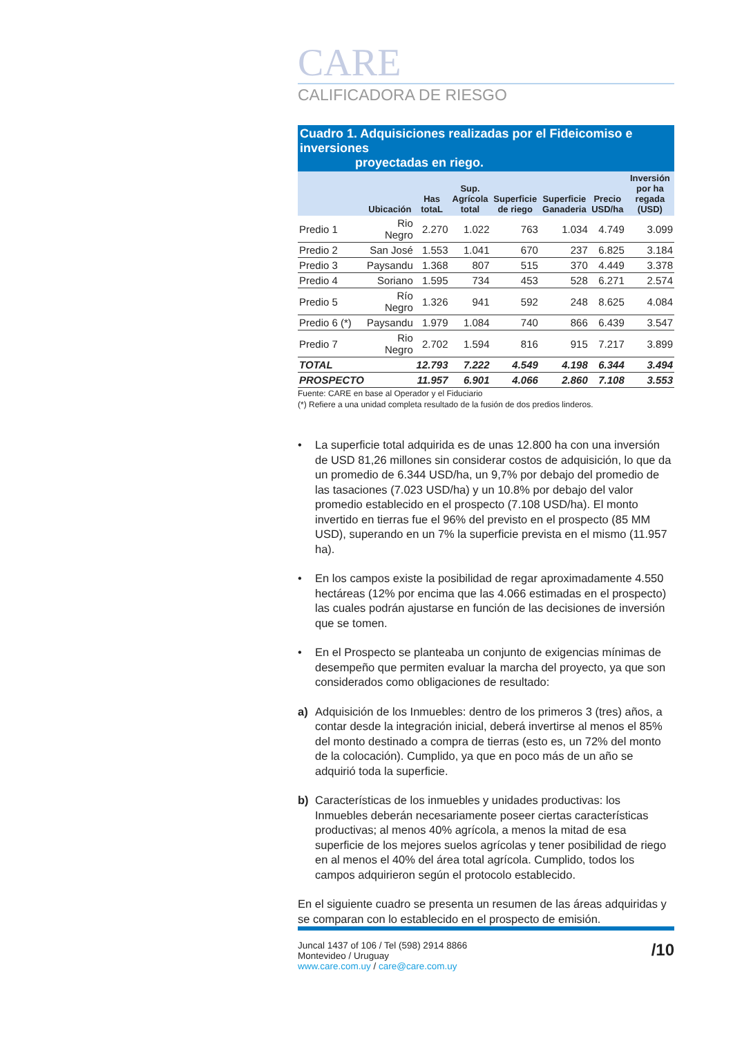CARE
CALIFICADORA DE RIESGO
Cuadro 1. Adquisiciones realizadas por el Fideicomiso e inversiones
proyectadas en riego.
| | Ubicación | Has totaL | Sup. Agrícola total | Superficie de riego | Superficie Ganaderia | Precio USD/ha | Inversión por ha regada (USD) |
| --- | --- | --- | --- | --- | --- | --- | --- |
| Predio 1 | Rio Negro | 2.270 | 1.022 | 763 | 1.034 | 4.749 | 3.099 |
| Predio 2 | San José | 1.553 | 1.041 | 670 | 237 | 6.825 | 3.184 |
| Predio 3 | Paysandu | 1.368 | 807 | 515 | 370 | 4.449 | 3.378 |
| Predio 4 | Soriano | 1.595 | 734 | 453 | 528 | 6.271 | 2.574 |
| Predio 5 | Río Negro | 1.326 | 941 | 592 | 248 | 8.625 | 4.084 |
| Predio 6 (*) | Paysandu | 1.979 | 1.084 | 740 | 866 | 6.439 | 3.547 |
| Predio 7 | Rio Negro | 2.702 | 1.594 | 816 | 915 | 7.217 | 3.899 |
| TOTAL | | 12.793 | 7.222 | 4.549 | 4.198 | 6.344 | 3.494 |
| PROSPECTO | | 11.957 | 6.901 | 4.066 | 2.860 | 7.108 | 3.553 |
Fuente: CARE en base al Operador y el Fiduciario
(*) Refiere a una unidad completa resultado de la fusión de dos predios linderos.
• La superficie total adquirida es de unas 12.800 ha con una inversión de USD 81,26 millones sin considerar costos de adquisición, lo que da un promedio de 6.344 USD/ha, un 9,7% por debajo del promedio de las tasaciones (7.023 USD/ha) y un 10.8% por debajo del valor promedio establecido en el prospecto (7.108 USD/ha). El monto invertido en tierras fue el 96% del previsto en el prospecto (85 MM USD), superando en un 7% la superficie prevista en el mismo (11.957 ha).
• En los campos existe la posibilidad de regar aproximadamente 4.550 hectáreas (12% por encima que las 4.066 estimadas en el prospecto) las cuales podrán ajustarse en función de las decisiones de inversión que se tomen.
• En el Prospecto se planteaba un conjunto de exigencias mínimas de desempeño que permiten evaluar la marcha del proyecto, ya que son considerados como obligaciones de resultado:
a) Adquisición de los Inmuebles: dentro de los primeros 3 (tres) años, a contar desde la integración inicial, deberá invertirse al menos el 85% del monto destinado a compra de tierras (esto es, un 72% del monto de la colocación). Cumplido, ya que en poco más de un año se adquirió toda la superficie.
b) Características de los inmuebles y unidades productivas: los Inmuebles deberán necesariamente poseer ciertas características productivas; al menos 40% agrícola, a menos la mitad de esa superficie de los mejores suelos agrícolas y tener posibilidad de riego en al menos el 40% del área total agrícola. Cumplido, todos los campos adquirieron según el protocolo establecido.
En el siguiente cuadro se presenta un resumen de las áreas adquiridas y se comparan con lo establecido en el prospecto de emisión.
Juncal 1437 of 106 / Tel (598) 2914 8866
Montevideo / Uruguay
www.care.com.uy / care@care.com.uy
/10